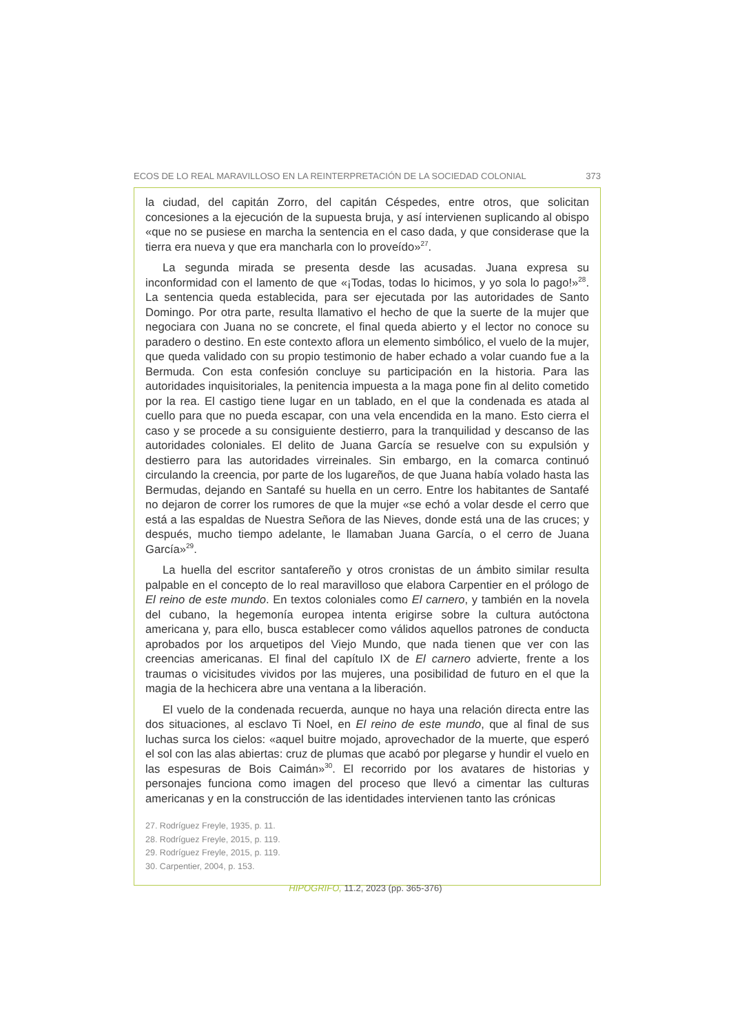ECOS DE LO REAL MARAVILLOSO EN LA REINTERPRETACIÓN DE LA SOCIEDAD COLONIAL 373
la ciudad, del capitán Zorro, del capitán Céspedes, entre otros, que solicitan concesiones a la ejecución de la supuesta bruja, y así intervienen suplicando al obispo «que no se pusiese en marcha la sentencia en el caso dada, y que considerase que la tierra era nueva y que era mancharla con lo proveído»<sup>27</sup>.
La segunda mirada se presenta desde las acusadas. Juana expresa su inconformidad con el lamento de que «¡Todas, todas lo hicimos, y yo sola lo pago!»<sup>28</sup>. La sentencia queda establecida, para ser ejecutada por las autoridades de Santo Domingo. Por otra parte, resulta llamativo el hecho de que la suerte de la mujer que negociara con Juana no se concrete, el final queda abierto y el lector no conoce su paradero o destino. En este contexto aflora un elemento simbólico, el vuelo de la mujer, que queda validado con su propio testimonio de haber echado a volar cuando fue a la Bermuda. Con esta confesión concluye su participación en la historia. Para las autoridades inquisitoriales, la penitencia impuesta a la maga pone fin al delito cometido por la rea. El castigo tiene lugar en un tablado, en el que la condenada es atada al cuello para que no pueda escapar, con una vela encendida en la mano. Esto cierra el caso y se procede a su consiguiente destierro, para la tranquilidad y descanso de las autoridades coloniales. El delito de Juana García se resuelve con su expulsión y destierro para las autoridades virreinales. Sin embargo, en la comarca continuó circulando la creencia, por parte de los lugareños, de que Juana había volado hasta las Bermudas, dejando en Santafé su huella en un cerro. Entre los habitantes de Santafé no dejaron de correr los rumores de que la mujer «se echó a volar desde el cerro que está a las espaldas de Nuestra Señora de las Nieves, donde está una de las cruces; y después, mucho tiempo adelante, le llamaban Juana García, o el cerro de Juana García»<sup>29</sup>.
La huella del escritor santafereño y otros cronistas de un ámbito similar resulta palpable en el concepto de lo real maravilloso que elabora Carpentier en el prólogo de El reino de este mundo. En textos coloniales como El carnero, y también en la novela del cubano, la hegemonía europea intenta erigirse sobre la cultura autóctona americana y, para ello, busca establecer como válidos aquellos patrones de conducta aprobados por los arquetipos del Viejo Mundo, que nada tienen que ver con las creencias americanas. El final del capítulo IX de El carnero advierte, frente a los traumas o vicisitudes vividos por las mujeres, una posibilidad de futuro en el que la magia de la hechicera abre una ventana a la liberación.
El vuelo de la condenada recuerda, aunque no haya una relación directa entre las dos situaciones, al esclavo Ti Noel, en El reino de este mundo, que al final de sus luchas surca los cielos: «aquel buitre mojado, aprovechador de la muerte, que esperó el sol con las alas abiertas: cruz de plumas que acabó por plegarse y hundir el vuelo en las espesuras de Bois Caimán»<sup>30</sup>. El recorrido por los avatares de historias y personajes funciona como imagen del proceso que llevó a cimentar las culturas americanas y en la construcción de las identidades intervienen tanto las crónicas
27. Rodríguez Freyle, 1935, p. 11.
28. Rodríguez Freyle, 2015, p. 119.
29. Rodríguez Freyle, 2015, p. 119.
30. Carpentier, 2004, p. 153.
HIPOGRIFO, 11.2, 2023 (pp. 365-376)